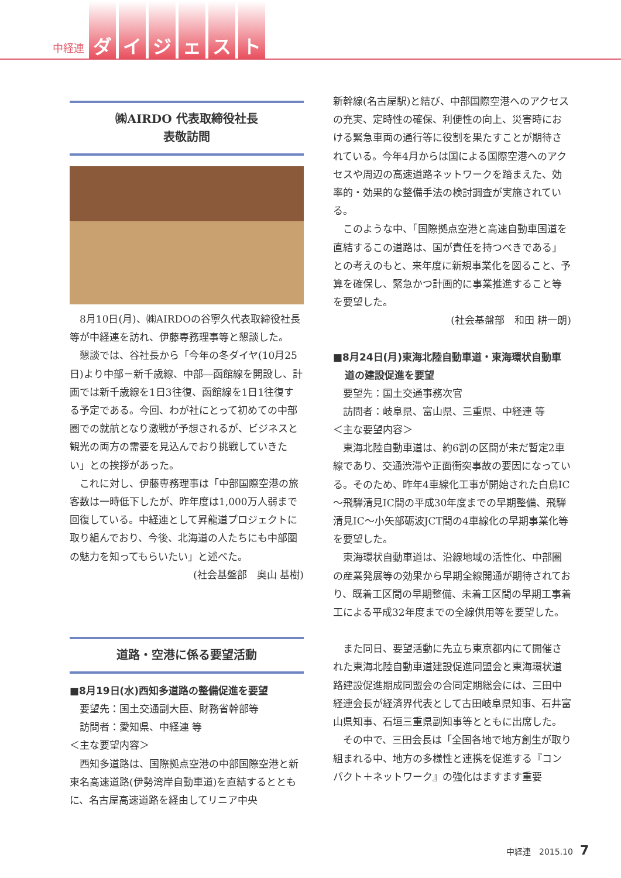中経連 ダイジェスト
㈱AIRDO 代表取締役社長
表敬訪問
8月10日(月)、㈱AIRDOの谷寧久代表取締役社長等が中経連を訪れ、伊藤専務理事等と懇談した。
懇談では、谷社長から「今年の冬ダイヤ(10月25日)より中部－新千歳線、中部―函館線を開設し、計画では新千歳線を1日3往復、函館線を1日1往復する予定である。今回、わが社にとって初めての中部圏での就航となり激戦が予想されるが、ビジネスと観光の両方の需要を見込んでおり挑戦していきたい」との挨拶があった。
これに対し、伊藤専務理事は「中部国際空港の旅客数は一時低下したが、昨年度は1,000万人弱まで回復している。中経連として昇龍道プロジェクトに取り組んでおり、今後、北海道の人たちにも中部圏の魅力を知ってもらいたい」と述べた。
(社会基盤部　奥山 基樹)
道路・空港に係る要望活動
■8月19日(水)西知多道路の整備促進を要望
要望先：国土交通副大臣、財務省幹部等
訪問者：愛知県、中経連 等
＜主な要望内容＞
西知多道路は、国際拠点空港の中部国際空港と新東名高速道路(伊勢湾岸自動車道)を直結するとともに、名古屋高速道路を経由してリニア中央
新幹線(名古屋駅)と結び、中部国際空港へのアクセスの充実、定時性の確保、利便性の向上、災害時における緊急車両の通行等に役割を果たすことが期待されている。今年4月からは国による国際空港へのアクセスや周辺の高速道路ネットワークを踏まえた、効率的・効果的な整備手法の検討調査が実施されている。
このような中、「国際拠点空港と高速自動車国道を直結するこの道路は、国が責任を持つべきである」との考えのもと、来年度に新規事業化を図ること、予算を確保し、緊急かつ計画的に事業推進すること等を要望した。
(社会基盤部　和田 耕一朗)
■8月24日(月)東海北陸自動車道・東海環状自動車道の建設促進を要望
要望先：国土交通事務次官
訪問者：岐阜県、富山県、三重県、中経連 等
＜主な要望内容＞
東海北陸自動車道は、約6割の区間が未だ暫定2車線であり、交通渋滞や正面衝突事故の要因になっている。そのため、昨年4車線化工事が開始された白鳥IC～飛騨清見IC間の平成30年度までの早期整備、飛騨清見IC～小矢部砺波JCT間の4車線化の早期事業化等を要望した。
東海環状自動車道は、沿線地域の活性化、中部圏の産業発展等の効果から早期全線開通が期待されており、既着工区間の早期整備、未着工区間の早期工事着工による平成32年度までの全線供用等を要望した。
また同日、要望活動に先立ち東京都内にて開催された東海北陸自動車道建設促進同盟会と東海環状道路建設促進期成同盟会の合同定期総会には、三田中経連会長が経済界代表として古田岐阜県知事、石井富山県知事、石垣三重県副知事等とともに出席した。
その中で、三田会長は「全国各地で地方創生が取り組まれる中、地方の多様性と連携を促進する『コンパクト＋ネットワーク』の強化はますます重要
中経連　2015.10 7